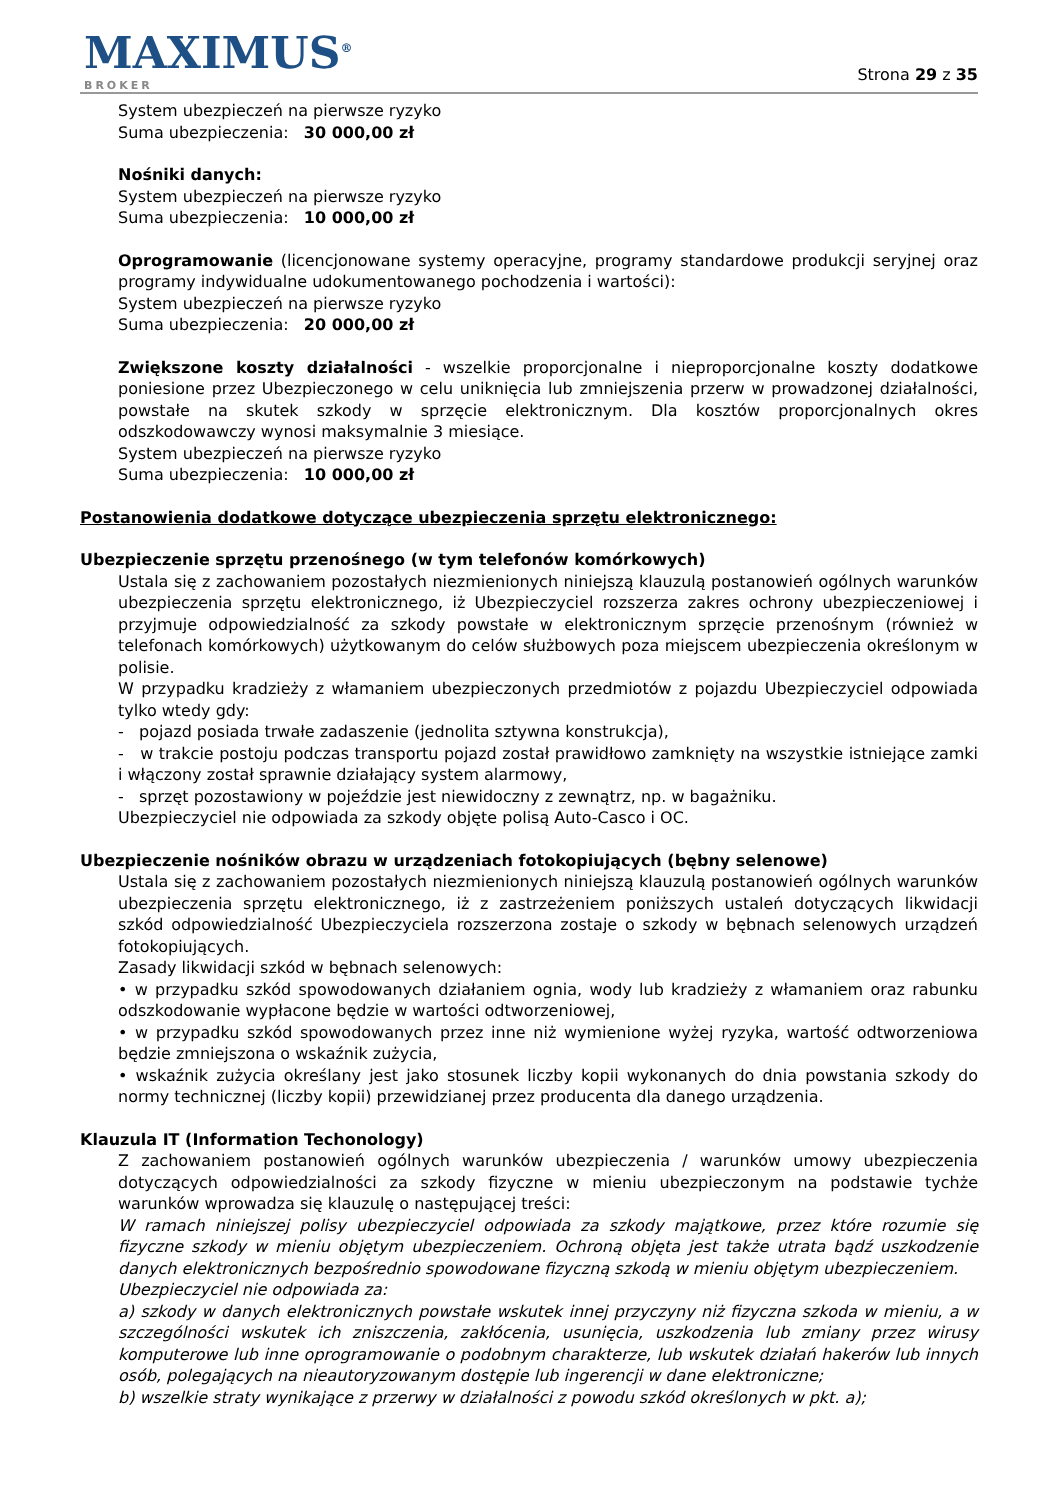MAXIMUS<sup>®</sup>
BROKER
Strona 29 z 35
System ubezpieczeń na pierwsze ryzyko
Suma ubezpieczenia: 30 000,00 zł
Nośniki danych:
System ubezpieczeń na pierwsze ryzyko
Suma ubezpieczenia: 10 000,00 zł
Oprogramowanie (licencjonowane systemy operacyjne, programy standardowe produkcji seryjnej oraz programy indywidualne udokumentowanego pochodzenia i wartości):
System ubezpieczeń na pierwsze ryzyko
Suma ubezpieczenia: 20 000,00 zł
Zwiększone koszty działalności - wszelkie proporcjonalne i nieproporcjonalne koszty dodatkowe poniesione przez Ubezpieczonego w celu uniknięcia lub zmniejszenia przerw w prowadzonej działalności, powstałe na skutek szkody w sprzęcie elektronicznym. Dla kosztów proporcjonalnych okres odszkodowawczy wynosi maksymalnie 3 miesiące.
System ubezpieczeń na pierwsze ryzyko
Suma ubezpieczenia: 10 000,00 zł
Postanowienia dodatkowe dotyczące ubezpieczenia sprzętu elektronicznego:
Ubezpieczenie sprzętu przenośnego (w tym telefonów komórkowych)
Ustala się z zachowaniem pozostałych niezmienionych niniejszą klauzulą postanowień ogólnych warunków ubezpieczenia sprzętu elektronicznego, iż Ubezpieczyciel rozszerza zakres ochrony ubezpieczeniowej i przyjmuje odpowiedzialność za szkody powstałe w elektronicznym sprzęcie przenośnym (również w telefonach komórkowych) użytkowanym do celów służbowych poza miejscem ubezpieczenia określonym w polisie.
W przypadku kradzieży z włamaniem ubezpieczonych przedmiotów z pojazdu Ubezpieczyciel odpowiada tylko wtedy gdy:
- pojazd posiada trwałe zadaszenie (jednolita sztywna konstrukcja),
- w trakcie postoju podczas transportu pojazd został prawidłowo zamknięty na wszystkie istniejące zamki i włączony został sprawnie działający system alarmowy,
- sprzęt pozostawiony w pojeździe jest niewidoczny z zewnątrz, np. w bagażniku.
Ubezpieczyciel nie odpowiada za szkody objęte polisą Auto-Casco i OC.
Ubezpieczenie nośników obrazu w urządzeniach fotokopiujących (bębny selenowe)
Ustala się z zachowaniem pozostałych niezmienionych niniejszą klauzulą postanowień ogólnych warunków ubezpieczenia sprzętu elektronicznego, iż z zastrzeżeniem poniższych ustaleń dotyczących likwidacji szkód odpowiedzialność Ubezpieczyciela rozszerzona zostaje o szkody w bębnach selenowych urządzeń fotokopiujących.
Zasady likwidacji szkód w bębnach selenowych:
• w przypadku szkód spowodowanych działaniem ognia, wody lub kradzieży z włamaniem oraz rabunku odszkodowanie wypłacone będzie w wartości odtworzeniowej,
• w przypadku szkód spowodowanych przez inne niż wymienione wyżej ryzyka, wartość odtworzeniowa będzie zmniejszona o wskaźnik zużycia,
• wskaźnik zużycia określany jest jako stosunek liczby kopii wykonanych do dnia powstania szkody do normy technicznej (liczby kopii) przewidzianej przez producenta dla danego urządzenia.
Klauzula IT (Information Techonology)
Z zachowaniem postanowień ogólnych warunków ubezpieczenia / warunków umowy ubezpieczenia dotyczących odpowiedzialności za szkody fizyczne w mieniu ubezpieczonym na podstawie tychże warunków wprowadza się klauzulę o następującej treści:
W ramach niniejszej polisy ubezpieczyciel odpowiada za szkody majątkowe, przez które rozumie się fizyczne szkody w mieniu objętym ubezpieczeniem. Ochroną objęta jest także utrata bądź uszkodzenie danych elektronicznych bezpośrednio spowodowane fizyczną szkodą w mieniu objętym ubezpieczeniem.
Ubezpieczyciel nie odpowiada za:
a) szkody w danych elektronicznych powstałe wskutek innej przyczyny niż fizyczna szkoda w mieniu, a w szczególności wskutek ich zniszczenia, zakłócenia, usunięcia, uszkodzenia lub zmiany przez wirusy komputerowe lub inne oprogramowanie o podobnym charakterze, lub wskutek działań hakerów lub innych osób, polegających na nieautoryzowanym dostępie lub ingerencji w dane elektroniczne;
b) wszelkie straty wynikające z przerwy w działalności z powodu szkód określonych w pkt. a);